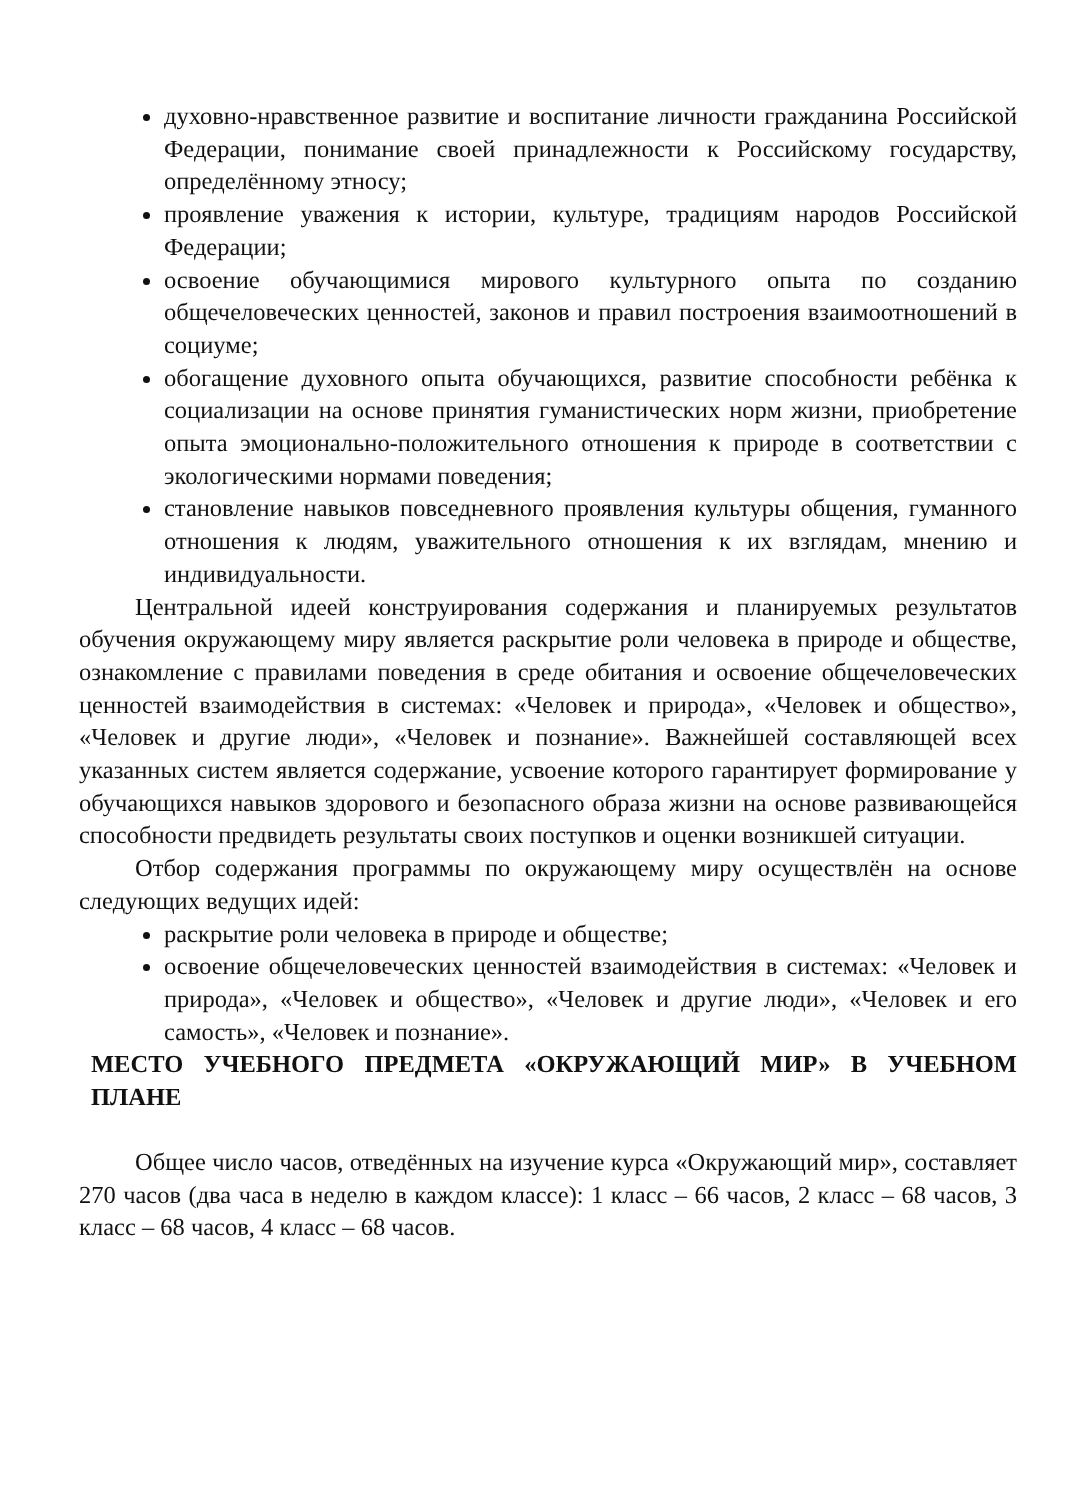духовно-нравственное развитие и воспитание личности гражданина Российской Федерации, понимание своей принадлежности к Российскому государству, определённому этносу;
проявление уважения к истории, культуре, традициям народов Российской Федерации;
освоение обучающимися мирового культурного опыта по созданию общечеловеческих ценностей, законов и правил построения взаимоотношений в социуме;
обогащение духовного опыта обучающихся, развитие способности ребёнка к социализации на основе принятия гуманистических норм жизни, приобретение опыта эмоционально-положительного отношения к природе в соответствии с экологическими нормами поведения;
становление навыков повседневного проявления культуры общения, гуманного отношения к людям, уважительного отношения к их взглядам, мнению и индивидуальности.
Центральной идеей конструирования содержания и планируемых результатов обучения окружающему миру является раскрытие роли человека в природе и обществе, ознакомление с правилами поведения в среде обитания и освоение общечеловеческих ценностей взаимодействия в системах: «Человек и природа», «Человек и общество», «Человек и другие люди», «Человек и познание». Важнейшей составляющей всех указанных систем является содержание, усвоение которого гарантирует формирование у обучающихся навыков здорового и безопасного образа жизни на основе развивающейся способности предвидеть результаты своих поступков и оценки возникшей ситуации.
Отбор содержания программы по окружающему миру осуществлён на основе следующих ведущих идей:
раскрытие роли человека в природе и обществе;
освоение общечеловеческих ценностей взаимодействия в системах: «Человек и природа», «Человек и общество», «Человек и другие люди», «Человек и его самость», «Человек и познание».
МЕСТО УЧЕБНОГО ПРЕДМЕТА «ОКРУЖАЮЩИЙ МИР» В УЧЕБНОМ ПЛАНЕ
Общее число часов, отведённых на изучение курса «Окружающий мир», составляет 270 часов (два часа в неделю в каждом классе): 1 класс – 66 часов, 2 класс – 68 часов, 3 класс – 68 часов, 4 класс – 68 часов.